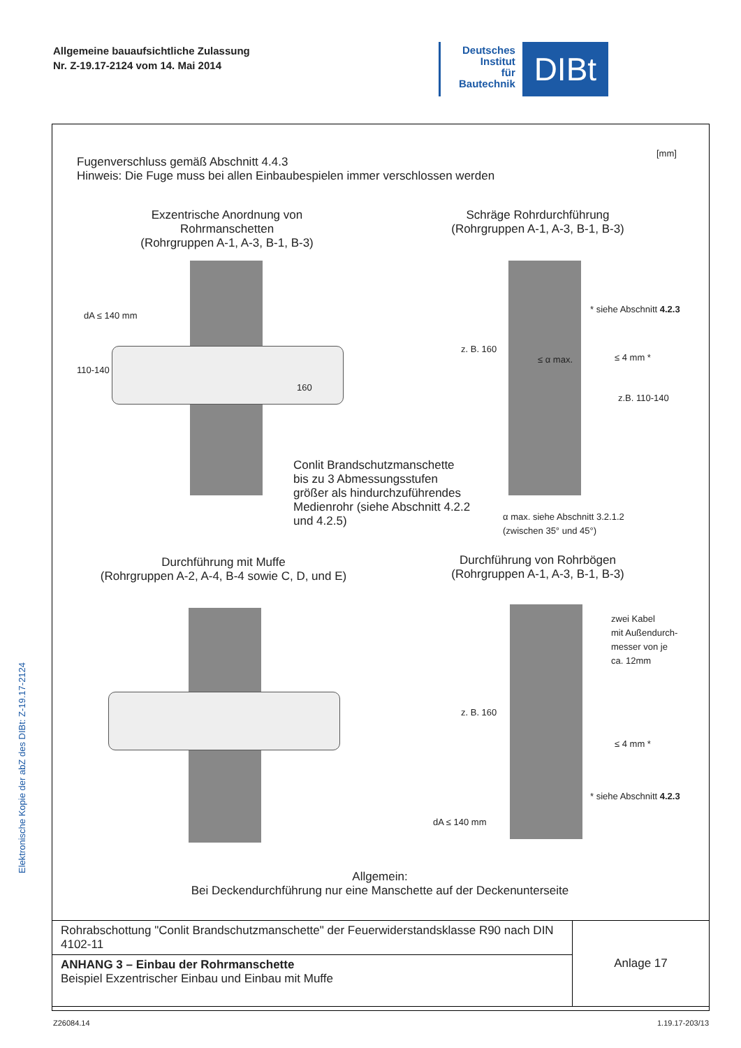Allgemeine bauaufsichtliche Zulassung
Nr. Z-19.17-2124 vom 14. Mai 2014
Deutsches
Institut
für
Bautechnik
DIBt
Elektronische Kopie der abZ des DIBt: Z-19.17-2124
[mm]
Fugenverschluss gemäß Abschnitt 4.4.3
Hinweis: Die Fuge muss bei allen Einbaubespielen immer verschlossen werden
Exzentrische Anordnung von Rohrmanschetten
(Rohrgruppen A-1, A-3, B-1, B-3)
Schräge Rohrdurchführung
(Rohrgruppen A-1, A-3, B-1, B-3)
dA ≤ 140 mm
110-140
160
* siehe Abschnitt 4.2.3
≤ 4 mm *
z. B. 160
≤ α max.
z.B. 110-140
Conlit Brandschutzmanschette
bis zu 3 Abmessungsstufen
größer als hindurchzuführendes
Medienrohr (siehe Abschnitt 4.2.2
und 4.2.5)
α max. siehe Abschnitt 3.2.1.2
(zwischen 35° und 45°)
Durchführung mit Muffe
(Rohrgruppen A-2, A-4, B-4 sowie C, D, und E)
Durchführung von Rohrbögen
(Rohrgruppen A-1, A-3, B-1, B-3)
zwei Kabel
mit Außendurch-
messer von je
ca. 12mm
z. B. 160
≤ 4 mm *
* siehe Abschnitt 4.2.3
dA ≤ 140 mm
Allgemein:
Bei Deckendurchführung nur eine Manschette auf der Deckenunterseite
| Rohrabschottung "Conlit Brandschutzmanschette" der Feuerwiderstandsklasse R90 nach DIN 4102-11 | Anlage 17 |
| ANHANG 3 – Einbau der Rohrmanschette Beispiel Exzentrischer Einbau und Einbau mit Muffe | |
Z26084.14 1.19.17-203/13